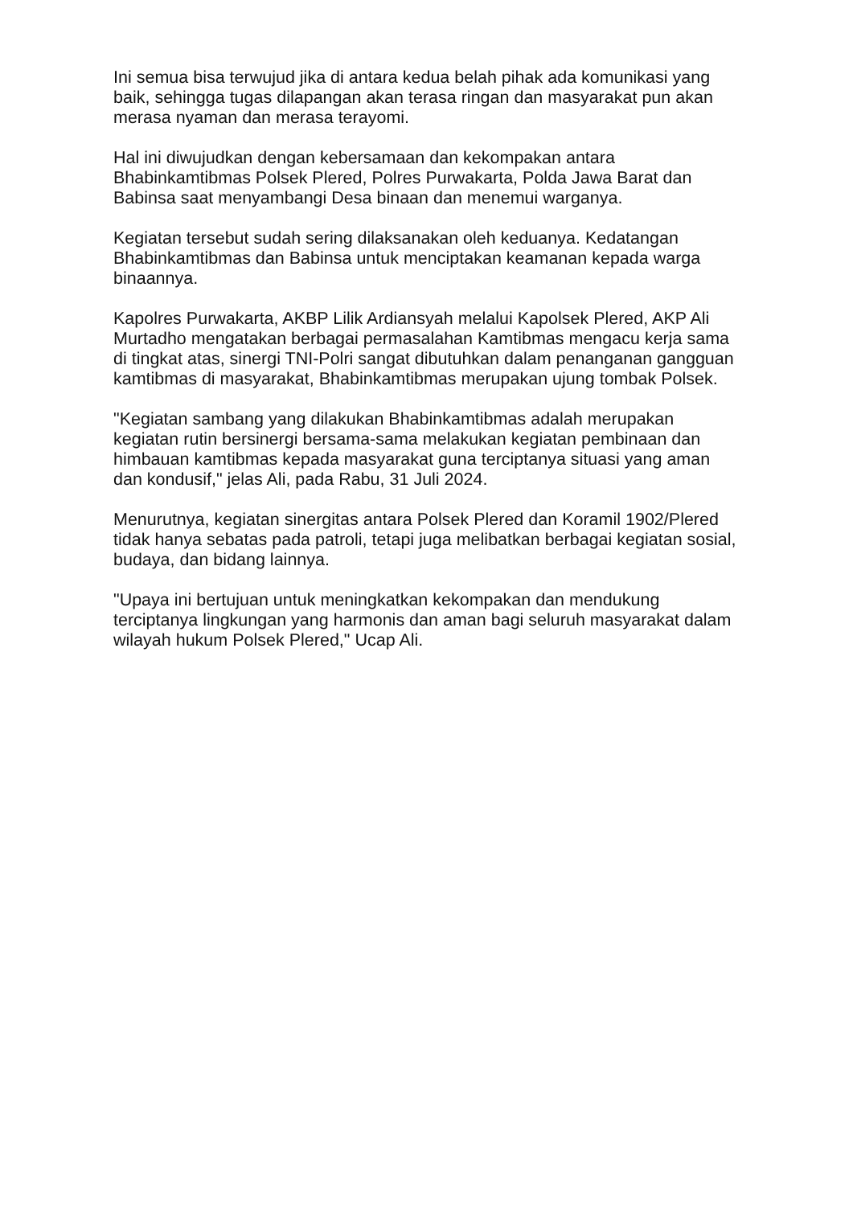Ini semua bisa terwujud jika di antara kedua belah pihak ada komunikasi yang baik, sehingga tugas dilapangan akan terasa ringan dan masyarakat pun akan merasa nyaman dan merasa terayomi.
Hal ini diwujudkan dengan kebersamaan dan kekompakan antara Bhabinkamtibmas Polsek Plered, Polres Purwakarta, Polda Jawa Barat dan Babinsa saat menyambangi Desa binaan dan menemui warganya.
Kegiatan tersebut sudah sering dilaksanakan oleh keduanya. Kedatangan Bhabinkamtibmas dan Babinsa untuk menciptakan keamanan kepada warga binaannya.
Kapolres Purwakarta, AKBP Lilik Ardiansyah melalui Kapolsek Plered, AKP Ali Murtadho mengatakan berbagai permasalahan Kamtibmas mengacu kerja sama di tingkat atas, sinergi TNI-Polri sangat dibutuhkan dalam penanganan gangguan kamtibmas di masyarakat, Bhabinkamtibmas merupakan ujung tombak Polsek.
"Kegiatan sambang yang dilakukan Bhabinkamtibmas adalah merupakan kegiatan rutin bersinergi bersama-sama melakukan kegiatan pembinaan dan himbauan kamtibmas kepada masyarakat guna terciptanya situasi yang aman dan kondusif," jelas Ali, pada Rabu, 31 Juli 2024.
Menurutnya, kegiatan sinergitas antara Polsek Plered dan Koramil 1902/Plered tidak hanya sebatas pada patroli, tetapi juga melibatkan berbagai kegiatan sosial, budaya, dan bidang lainnya.
"Upaya ini bertujuan untuk meningkatkan kekompakan dan mendukung terciptanya lingkungan yang harmonis dan aman bagi seluruh masyarakat dalam wilayah hukum Polsek Plered," Ucap Ali.